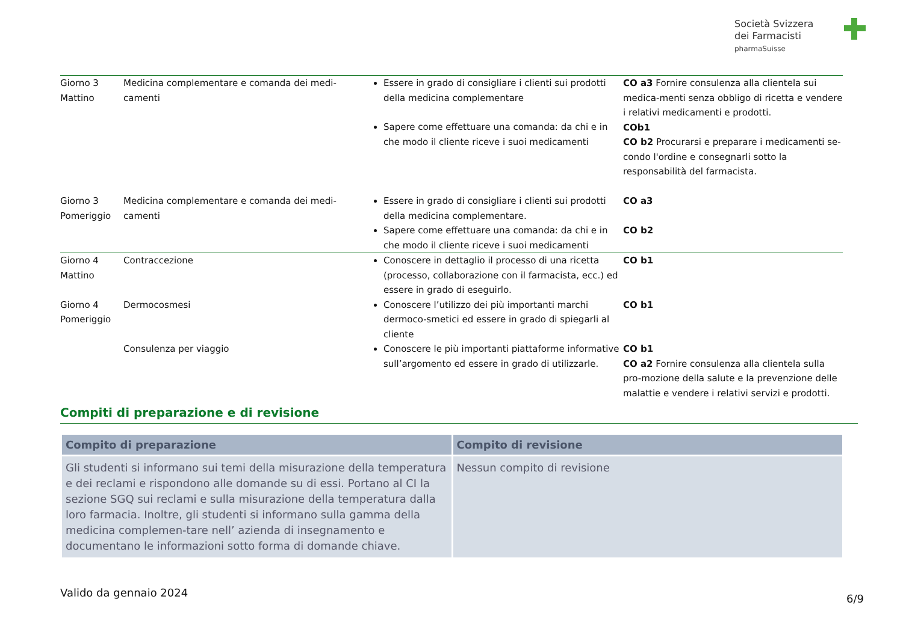Società Svizzera
dei Farmacisti
pharmaSuisse
| Giorno 3 Mattino | Medicina complementare e comanda dei medi-camenti | Essere in grado di consigliare i clienti sui prodotti della medicina complementare Sapere come effettuare una comanda: da chi e in che modo il cliente riceve i suoi medicamenti | CO a3 Fornire consulenza alla clientela sui medica-menti senza obbligo di ricetta e vendere i relativi medicamenti e prodotti. COb1 CO b2 Procurarsi e preparare i medicamenti se-condo l'ordine e consegnarli sotto la responsabilità del farmacista. |
| Giorno 3 Pomeriggio | Medicina complementare e comanda dei medi-camenti | Essere in grado di consigliare i clienti sui prodotti della medicina complementare. Sapere come effettuare una comanda: da chi e in che modo il cliente riceve i suoi medicamenti | CO a3 CO b2 |
| Giorno 4 Mattino | Contraccezione | Conoscere in dettaglio il processo di una ricetta (processo, collaborazione con il farmacista, ecc.) ed essere in grado di eseguirlo. | CO b1 |
| Giorno 4 Pomeriggio | Dermocosmesi | Conoscere l’utilizzo dei più importanti marchi dermoco-smetici ed essere in grado di spiegarli al cliente | CO b1 |
| | Consulenza per viaggio | Conoscere le più importanti piattaforme informative sull’argomento ed essere in grado di utilizzarle. | CO b1 CO a2 Fornire consulenza alla clientela sulla pro-mozione della salute e la prevenzione delle malattie e vendere i relativi servizi e prodotti. |
Compiti di preparazione e di revisione
| Compito di preparazione | Compito di revisione |
| --- | --- |
| Gli studenti si informano sui temi della misurazione della temperatura e dei reclami e rispondono alle domande su di essi. Portano al CI la sezione SGQ sui reclami e sulla misurazione della temperatura dalla loro farmacia. Inoltre, gli studenti si informano sulla gamma della medicina complemen-tare nell’ azienda di insegnamento e documentano le informazioni sotto forma di domande chiave. | Nessun compito di revisione |
Valido da gennaio 2024 6/9